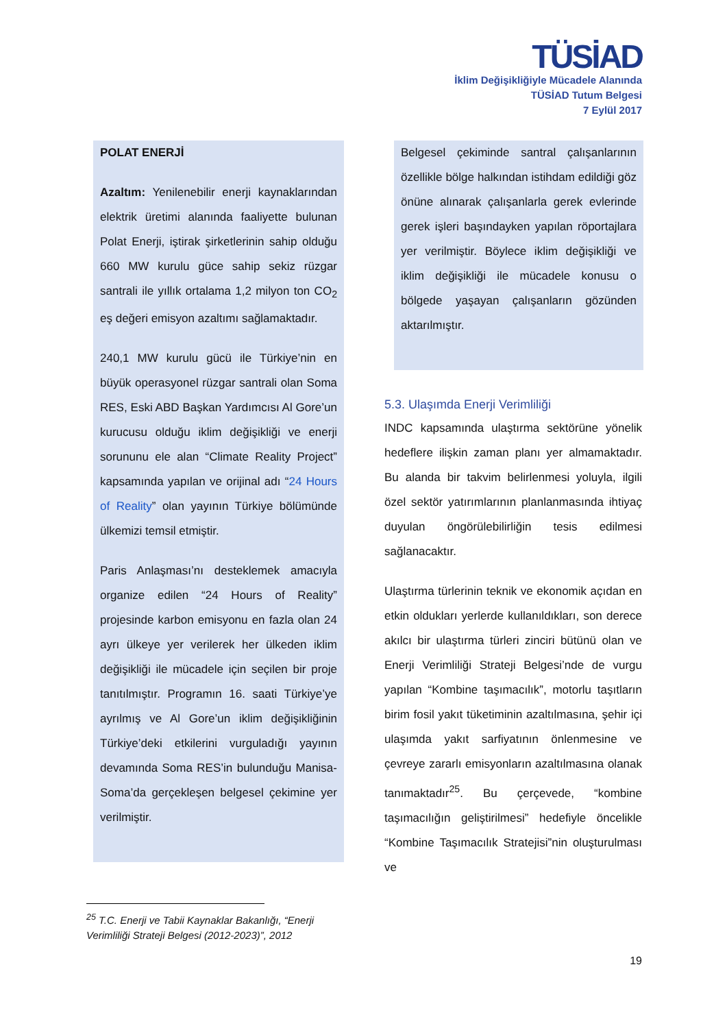TÜSİAD
İklim Değişikliğiyle Mücadele Alanında
TÜSİAD Tutum Belgesi
7 Eylül 2017
POLAT ENERJİ
Azaltım: Yenilenebilir enerji kaynaklarından elektrik üretimi alanında faaliyette bulunan Polat Enerji, iştirak şirketlerinin sahip olduğu 660 MW kurulu güce sahip sekiz rüzgar santrali ile yıllık ortalama 1,2 milyon ton CO<sub>2</sub> eş değeri emisyon azaltımı sağlamaktadır.
240,1 MW kurulu gücü ile Türkiye’nin en büyük operasyonel rüzgar santrali olan Soma RES, Eski ABD Başkan Yardımcısı Al Gore’un kurucusu olduğu iklim değişikliği ve enerji sorununu ele alan “Climate Reality Project” kapsamında yapılan ve orijinal adı “24 Hours of Reality” olan yayının Türkiye bölümünde ülkemizi temsil etmiştir.
Paris Anlaşması’nı desteklemek amacıyla organize edilen “24 Hours of Reality” projesinde karbon emisyonu en fazla olan 24 ayrı ülkeye yer verilerek her ülkeden iklim değişikliği ile mücadele için seçilen bir proje tanıtılmıştır. Programın 16. saati Türkiye’ye ayrılmış ve Al Gore’un iklim değişikliğinin Türkiye’deki etkilerini vurguladığı yayının devamında Soma RES’in bulunduğu Manisa-Soma’da gerçekleşen belgesel çekimine yer verilmiştir.
Belgesel çekiminde santral çalışanlarının özellikle bölge halkından istihdam edildiği göz önüne alınarak çalışanlarla gerek evlerinde gerek işleri başındayken yapılan röportajlara yer verilmiştir. Böylece iklim değişikliği ve iklim değişikliği ile mücadele konusu o bölgede yaşayan çalışanların gözünden aktarılmıştır.
5.3. Ulaşımda Enerji Verimliliği
INDC kapsamında ulaştırma sektörüne yönelik hedeflere ilişkin zaman planı yer almamaktadır. Bu alanda bir takvim belirlenmesi yoluyla, ilgili özel sektör yatırımlarının planlanmasında ihtiyaç duyulan öngörülebilirliğin tesis edilmesi sağlanacaktır.
Ulaştırma türlerinin teknik ve ekonomik açıdan en etkin oldukları yerlerde kullanıldıkları, son derece akılcı bir ulaştırma türleri zinciri bütünü olan ve Enerji Verimliliği Strateji Belgesi’nde de vurgu yapılan “Kombine taşımacılık”, motorlu taşıtların birim fosil yakıt tüketiminin azaltılmasına, şehir içi ulaşımda yakıt sarfiyatının önlenmesine ve çevreye zararlı emisyonların azaltılmasına olanak tanımaktadır<sup>25</sup>. Bu çerçevede, “kombine taşımacılığın geliştirilmesi” hedefiyle öncelikle “Kombine Taşımacılık Stratejisi”nin oluşturulması ve
<sup>25</sup> T.C. Enerji ve Tabii Kaynaklar Bakanlığı, “Enerji Verimliliği Strateji Belgesi (2012-2023)”, 2012
19